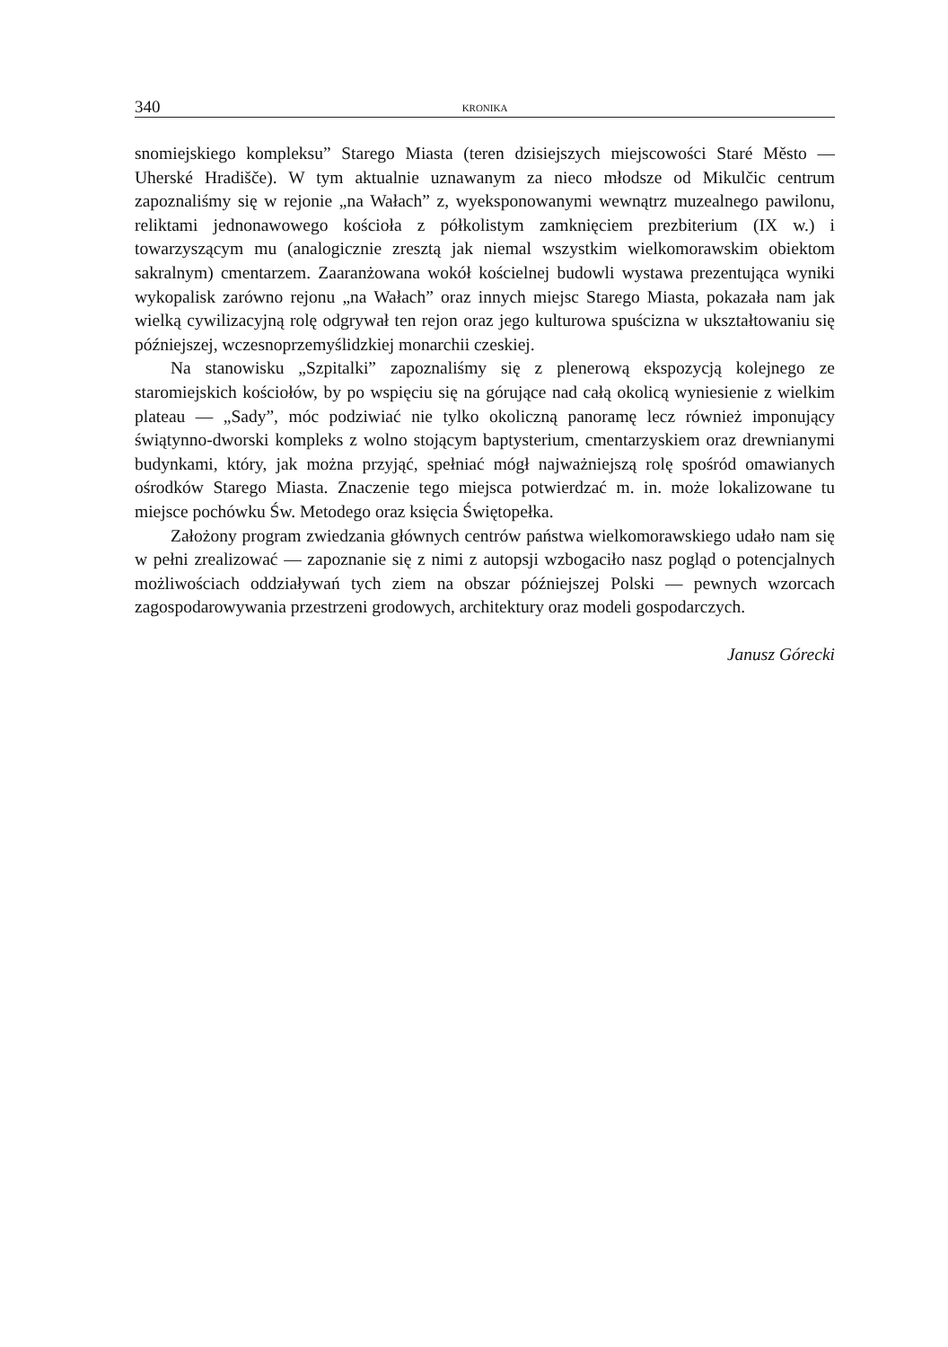340 KRONIKA
snomiejskiego kompleksu” Starego Miasta (teren dzisiejszych miejscowości Staré Město — Uherské Hradišče). W tym aktualnie uznawanym za nieco młodsze od Mikulčic centrum zapoznaliśmy się w rejonie „na Wałach” z, wyeksponowanymi wewnątrz muzealnego pawilonu, reliktami jednonawowego kościoła z półkolistym zamknięciem prezbiterium (IX w.) i towarzyszącym mu (analogicznie zresztą jak niemal wszystkim wielkomorawskim obiektom sakralnym) cmentarzem. Zaaranżowana wokół kościelnej budowli wystawa prezentująca wyniki wykopalisk zarówno rejonu „na Wałach” oraz innych miejsc Starego Miasta, pokazała nam jak wielką cywilizacyjną rolę odgrywał ten rejon oraz jego kulturowa spuścizna w ukształtowaniu się późniejszej, wczesnoprzemyślidzkiej monarchii czeskiej.
Na stanowisku „Szpitalki” zapoznaliśmy się z plenerową ekspozycją kolejnego ze staromiejskich kościołów, by po wspięciu się na górujące nad całą okolicą wyniesienie z wielkim plateau — „Sady”, móc podziwiać nie tylko okoliczną panoramę lecz również imponujący świątynno-dworski kompleks z wolno stojącym baptysterium, cmentarzyskiem oraz drewnianymi budynkami, który, jak można przyjąć, spełniać mógł najważniejszą rolę spośród omawianych ośrodków Starego Miasta. Znaczenie tego miejsca potwierdzać m. in. może lokalizowane tu miejsce pochówku Św. Metodego oraz księcia Świętopełka.
Założony program zwiedzania głównych centrów państwa wielkomorawskiego udało nam się w pełni zrealizować — zapoznanie się z nimi z autopsji wzbogaciło nasz pogląd o potencjalnych możliwościach oddziaływań tych ziem na obszar późniejszej Polski — pewnych wzorcach zagospodarowywania przestrzeni grodowych, architektury oraz modeli gospodarczych.
Janusz Górecki